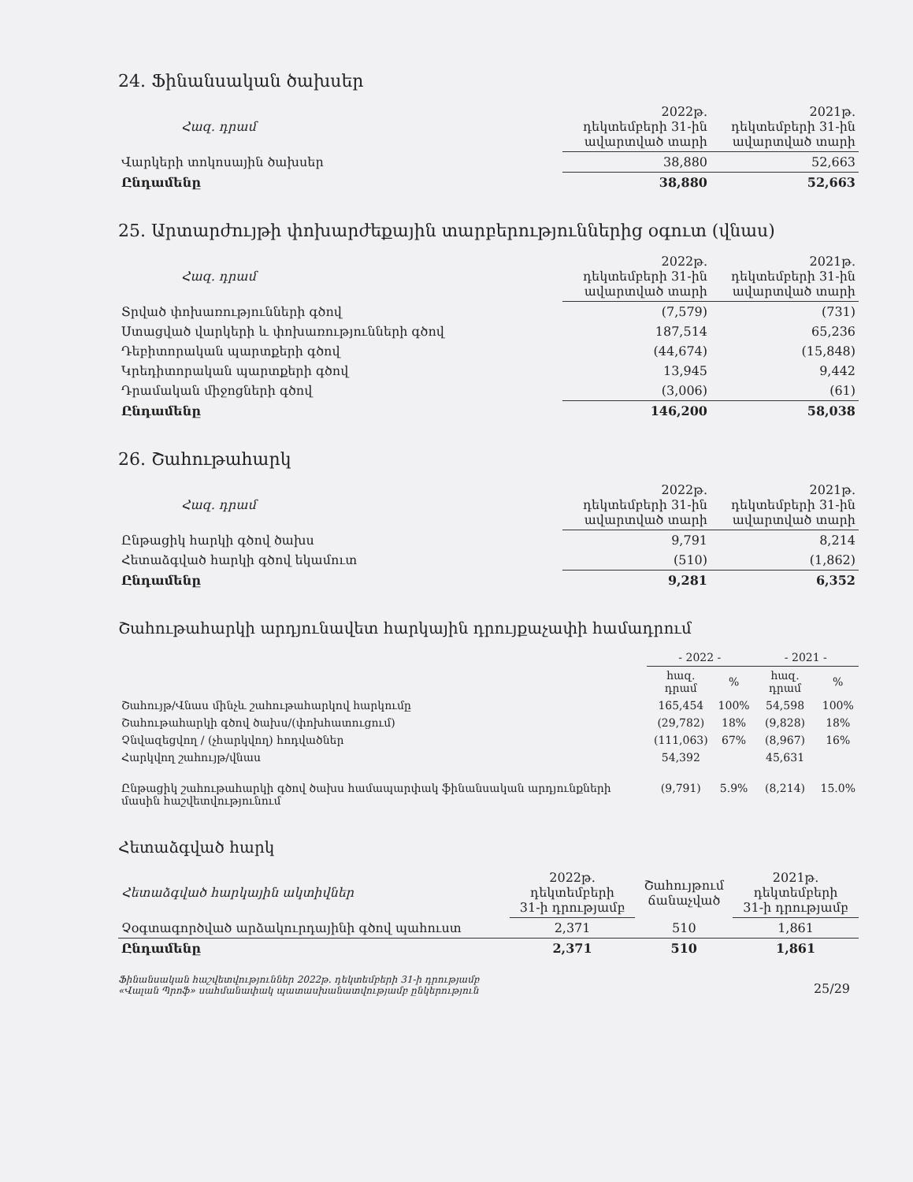24. Ֆինանսական ծախսեր
| Հազ. դրամ | 2022թ. դեկտեմբերի 31-ին ավարտված տարի | 2021թ. դեկտեմբերի 31-ին ավարտված տարի |
| Վարկերի տոկոսային ծախսեր | 38,880 | 52,663 |
| Ընդամենը | 38,880 | 52,663 |
25. Արտարժույթի փոխարժեքային տարբերություններից օգուտ (վնաս)
| Հազ. դրամ | 2022թ. դեկտեմբերի 31-ին ավարտված տարի | 2021թ. դեկտեմբերի 31-ին ավարտված տարի |
| Տրված փոխառությունների գծով | (7,579) | (731) |
| Ստացված վարկերի և փոխառությունների գծով | 187,514 | 65,236 |
| Դեբիտորական պարտքերի գծով | (44,674) | (15,848) |
| Կրեդիտորական պարտքերի գծով | 13,945 | 9,442 |
| Դրամական միջոցների գծով | (3,006) | (61) |
| Ընդամենը | 146,200 | 58,038 |
26. Շահութահարկ
| Հազ. դրամ | 2022թ. դեկտեմբերի 31-ին ավարտված տարի | 2021թ. դեկտեմբերի 31-ին ավարտված տարի |
| Ընթացիկ հարկի գծով ծախս | 9,791 | 8,214 |
| Հետաձգված հարկի գծով եկամուտ | (510) | (1,862) |
| Ընդամենը | 9,281 | 6,352 |
Շահութահարկի արդյունավետ հարկային դրույքաչափի համադրում
| | - 2022 - | | - 2021 - | |
| | հազ. դրամ | % | հազ. դրամ | % |
| Շահույթ/Վնաս մինչև շահութահարկով հարկումը | 165,454 | 100% | 54,598 | 100% |
| Շահութահարկի գծով ծախս/(փոխհատուցում) | (29,782) | 18% | (9,828) | 18% |
| Չնվազեցվող / (չհարկվող) հոդվածներ | (111,063) | 67% | (8,967) | 16% |
| Հարկվող շահույթ/վնաս | 54,392 | | 45,631 | |
| Ընթացիկ շահութահարկի գծով ծախս համապարփակ ֆինանսական արդյունքների մասին հաշվետվությունում | (9,791) | 5.9% | (8,214) | 15.0% |
Հետաձգված հարկ
| Հետաձգված հարկային ակտիվներ | 2022թ. դեկտեմբերի 31-ի դրությամբ | Շահույթում ճանաչված | 2021թ. դեկտեմբերի 31-ի դրությամբ |
| Չօգտագործված արձակուրդայինի գծով պահուստ | 2,371 | 510 | 1,861 |
| Ընդամենը | 2,371 | 510 | 1,861 |
Ֆինանսական հաշվետվություններ 2022թ. դեկտեմբերի 31-ի դրությամբ
«Վալան Պրոֆ» սահմանափակ պատասխանատվությամբ ընկերություն
25/29